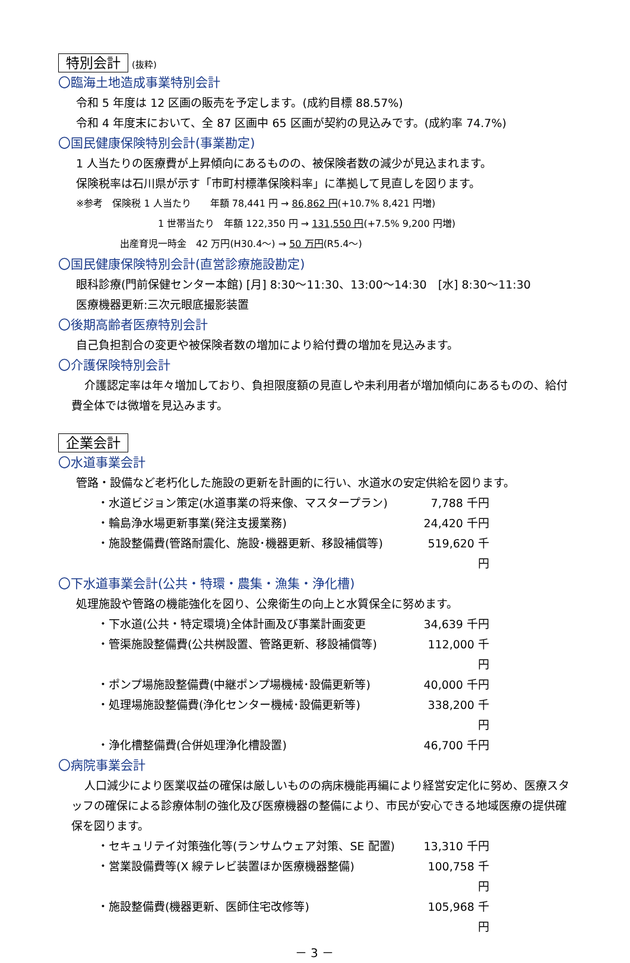特別会計 (抜粋)
〇臨海土地造成事業特別会計
令和 5 年度は 12 区画の販売を予定します。(成約目標 88.57%)
令和 4 年度末において、全 87 区画中 65 区画が契約の見込みです。(成約率 74.7%)
〇国民健康保険特別会計(事業勘定)
1 人当たりの医療費が上昇傾向にあるものの、被保険者数の減少が見込まれます。
保険税率は石川県が示す「市町村標準保険料率」に準拠して見直しを図ります。
※参考　保険税 1 人当たり　　年額 78,441 円 → 86,862 円(+10.7% 8,421 円増)
1 世帯当たり　年額 122,350 円 → 131,550 円(+7.5% 9,200 円増)
出産育児一時金　42 万円(H30.4～) → 50 万円(R5.4～)
〇国民健康保険特別会計(直営診療施設勘定)
眼科診療(門前保健センター本館) [月] 8:30～11:30、13:00～14:30　[水] 8:30～11:30
医療機器更新:三次元眼底撮影装置
〇後期高齢者医療特別会計
自己負担割合の変更や被保険者数の増加により給付費の増加を見込みます。
〇介護保険特別会計
介護認定率は年々増加しており、負担限度額の見直しや未利用者が増加傾向にあるものの、給付費全体では微増を見込みます。
企業会計
〇水道事業会計
管路・設備など老朽化した施設の更新を計画的に行い、水道水の安定供給を図ります。
・水道ビジョン策定(水道事業の将来像、マスタープラン) 7,788 千円
・輪島浄水場更新事業(発注支援業務) 24,420 千円
・施設整備費(管路耐震化、施設･機器更新、移設補償等) 519,620 千円
〇下水道事業会計(公共・特環・農集・漁集・浄化槽)
処理施設や管路の機能強化を図り、公衆衛生の向上と水質保全に努めます。
・下水道(公共・特定環境)全体計画及び事業計画変更 34,639 千円
・管渠施設整備費(公共桝設置、管路更新、移設補償等) 112,000 千円
・ポンプ場施設整備費(中継ポンプ場機械･設備更新等) 40,000 千円
・処理場施設整備費(浄化センター機械･設備更新等) 338,200 千円
・浄化槽整備費(合併処理浄化槽設置) 46,700 千円
〇病院事業会計
人口減少により医業収益の確保は厳しいものの病床機能再編により経営安定化に努め、医療スタッフの確保による診療体制の強化及び医療機器の整備により、市民が安心できる地域医療の提供確保を図ります。
・セキュリテイ対策強化等(ランサムウェア対策、SE 配置) 13,310 千円
・営業設備費等(X 線テレビ装置ほか医療機器整備) 100,758 千円
・施設整備費(機器更新、医師住宅改修等) 105,968 千円
－ 3 －